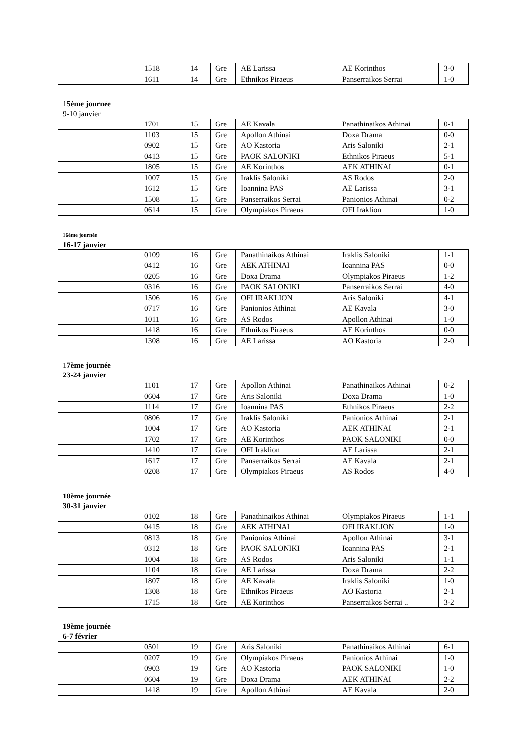| | | 1518 | 14 | Gre | AE Larissa | AE Korinthos | 3-0 |
| | | 1611 | 14 | Gre | Ethnikos Piraeus | Panserraikos Serrai | 1-0 |
15ème journée
9-10 janvier
| | | 1701 | 15 | Gre | AE Kavala | Panathinaikos Athinai | 0-1 |
| | | 1103 | 15 | Gre | Apollon Athinai | Doxa Drama | 0-0 |
| | | 0902 | 15 | Gre | AO Kastoria | Aris Saloniki | 2-1 |
| | | 0413 | 15 | Gre | PAOK SALONIKI | Ethnikos Piraeus | 5-1 |
| | | 1805 | 15 | Gre | AE Korinthos | AEK ATHINAI | 0-1 |
| | | 1007 | 15 | Gre | Iraklis Saloniki | AS Rodos | 2-0 |
| | | 1612 | 15 | Gre | Ioannina PAS | AE Larissa | 3-1 |
| | | 1508 | 15 | Gre | Panserraikos Serrai | Panionios Athinai | 0-2 |
| | | 0614 | 15 | Gre | Olympiakos Piraeus | OFI Iraklion | 1-0 |
16ème journée
16-17 janvier
| | | 0109 | 16 | Gre | Panathinaikos Athinai | Iraklis Saloniki | 1-1 |
| | | 0412 | 16 | Gre | AEK ATHINAI | Ioannina PAS | 0-0 |
| | | 0205 | 16 | Gre | Doxa Drama | Olympiakos Piraeus | 1-2 |
| | | 0316 | 16 | Gre | PAOK SALONIKI | Panserraikos Serrai | 4-0 |
| | | 1506 | 16 | Gre | OFI IRAKLION | Aris Saloniki | 4-1 |
| | | 0717 | 16 | Gre | Panionios Athinai | AE Kavala | 3-0 |
| | | 1011 | 16 | Gre | AS Rodos | Apollon Athinai | 1-0 |
| | | 1418 | 16 | Gre | Ethnikos Piraeus | AE Korinthos | 0-0 |
| | | 1308 | 16 | Gre | AE Larissa | AO Kastoria | 2-0 |
17ème journée
23-24 janvier
| | | 1101 | 17 | Gre | Apollon Athinai | Panathinaikos Athinai | 0-2 |
| | | 0604 | 17 | Gre | Aris Saloniki | Doxa Drama | 1-0 |
| | | 1114 | 17 | Gre | Ioannina PAS | Ethnikos Piraeus | 2-2 |
| | | 0806 | 17 | Gre | Iraklis Saloniki | Panionios Athinai | 2-1 |
| | | 1004 | 17 | Gre | AO Kastoria | AEK ATHINAI | 2-1 |
| | | 1702 | 17 | Gre | AE Korinthos | PAOK SALONIKI | 0-0 |
| | | 1410 | 17 | Gre | OFI Iraklion | AE Larissa | 2-1 |
| | | 1617 | 17 | Gre | Panserraikos Serrai | AE Kavala | 2-1 |
| | | 0208 | 17 | Gre | Olympiakos Piraeus | AS Rodos | 4-0 |
18ème journée
30-31 janvier
| | | 0102 | 18 | Gre | Panathinaikos Athinai | Olympiakos Piraeus | 1-1 |
| | | 0415 | 18 | Gre | AEK ATHINAI | OFI IRAKLION | 1-0 |
| | | 0813 | 18 | Gre | Panionios Athinai | Apollon Athinai | 3-1 |
| | | 0312 | 18 | Gre | PAOK SALONIKI | Ioannina PAS | 2-1 |
| | | 1004 | 18 | Gre | AS Rodos | Aris Saloniki | 1-1 |
| | | 1104 | 18 | Gre | AE Larissa | Doxa Drama | 2-2 |
| | | 1807 | 18 | Gre | AE Kavala | Iraklis Saloniki | 1-0 |
| | | 1308 | 18 | Gre | Ethnikos Piraeus | AO Kastoria | 2-1 |
| | | 1715 | 18 | Gre | AE Korinthos | Panserraikos Serrai .. | 3-2 |
19ème journée
6-7 février
| | | 0501 | 19 | Gre | Aris Saloniki | Panathinaikos Athinai | 6-1 |
| | | 0207 | 19 | Gre | Olympiakos Piraeus | Panionios Athinai | 1-0 |
| | | 0903 | 19 | Gre | AO Kastoria | PAOK SALONIKI | 1-0 |
| | | 0604 | 19 | Gre | Doxa Drama | AEK ATHINAI | 2-2 |
| | | 1418 | 19 | Gre | Apollon Athinai | AE Kavala | 2-0 |